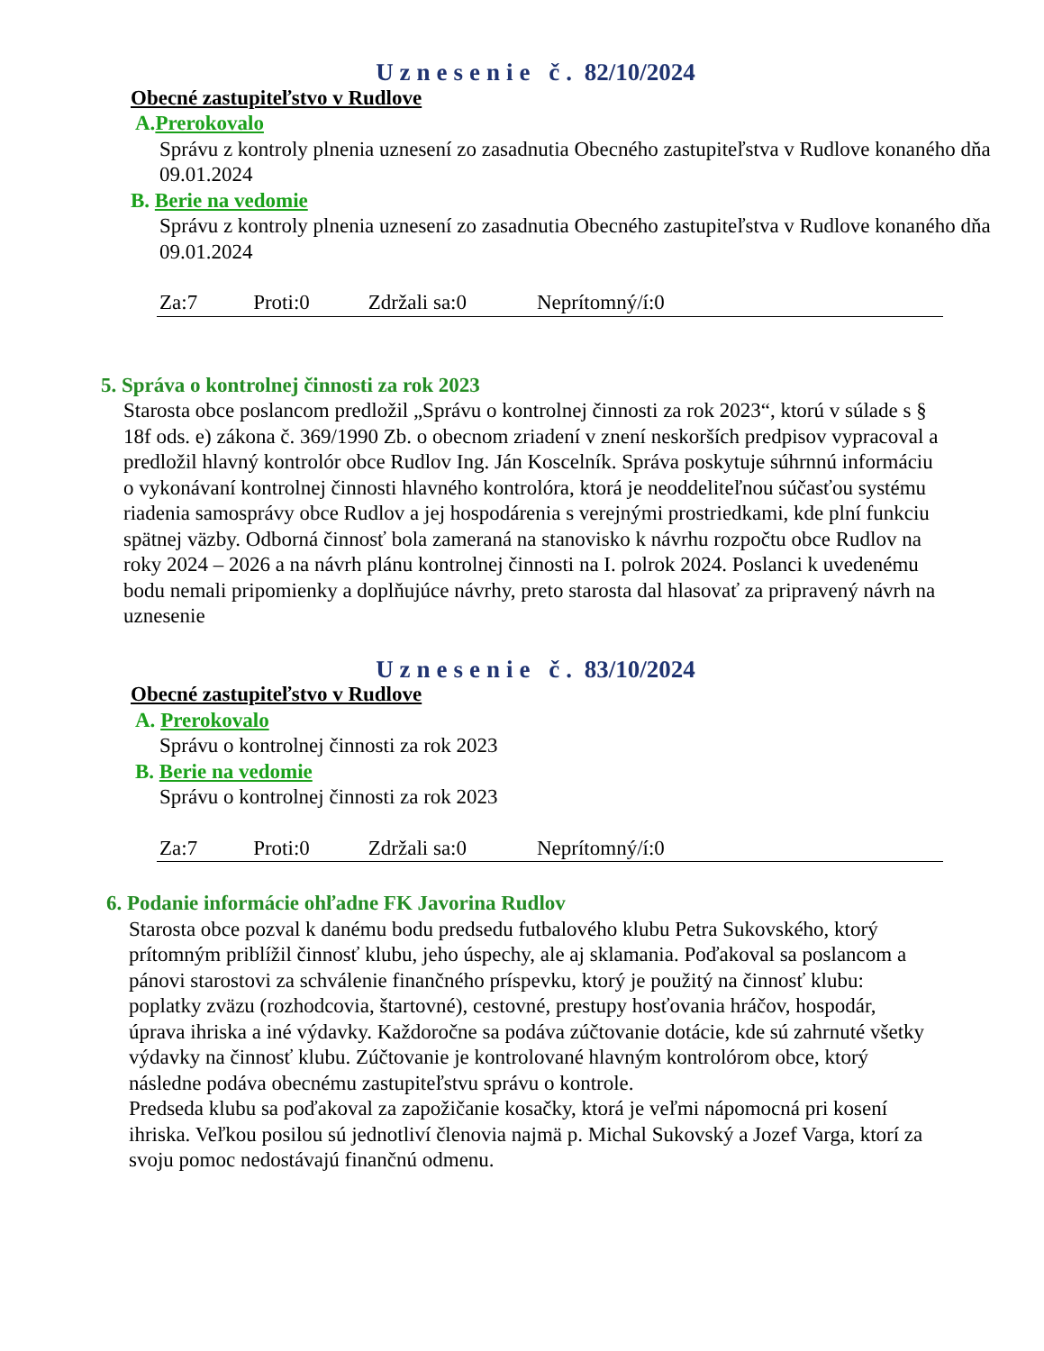Uznesenie č. 82/10/2024
Obecné zastupiteľstvo v Rudlove
A.Prerokovalo
Správu z kontroly plnenia uznesení zo zasadnutia Obecného zastupiteľstva v Rudlove konaného dňa 09.01.2024
B. Berie na vedomie
Správu z kontroly plnenia uznesení zo zasadnutia Obecného zastupiteľstva v Rudlove konaného dňa 09.01.2024
Za:7 Proti:0 Zdržali sa:0 Neprítomný/í:0
5. Správa o kontrolnej činnosti za rok 2023
Starosta obce poslancom predložil „Správu o kontrolnej činnosti za rok 2023“, ktorú v súlade s § 18f ods. e) zákona č. 369/1990 Zb. o obecnom zriadení v znení neskorších predpisov vypracoval a predložil hlavný kontrolór obce Rudlov Ing. Ján Koscelník. Správa poskytuje súhrnnú informáciu o vykonávaní kontrolnej činnosti hlavného kontrolóra, ktorá je neoddeliteľnou súčasťou systému riadenia samosprávy obce Rudlov a jej hospodárenia s verejnými prostriedkami, kde plní funkciu spätnej väzby. Odborná činnosť bola zameraná na stanovisko k návrhu rozpočtu obce Rudlov na roky 2024 – 2026 a na návrh plánu kontrolnej činnosti na I. polrok 2024. Poslanci k uvedenému bodu nemali pripomienky a doplňujúce návrhy, preto starosta dal hlasovať za pripravený návrh na uznesenie
Uznesenie č. 83/10/2024
Obecné zastupiteľstvo v Rudlove
A. Prerokovalo
Správu o kontrolnej činnosti za rok 2023
B. Berie na vedomie
Správu o kontrolnej činnosti za rok 2023
Za:7 Proti:0 Zdržali sa:0 Neprítomný/í:0
6. Podanie informácie ohľadne FK Javorina Rudlov
Starosta obce pozval k danému bodu predsedu futbalového klubu Petra Sukovského, ktorý prítomným priblížil činnosť klubu, jeho úspechy, ale aj sklamania. Poďakoval sa poslancom a pánovi starostovi za schválenie finančného príspevku, ktorý je použitý na činnosť klubu: poplatky zväzu (rozhodcovia, štartovné), cestovné, prestupy hosťovania hráčov, hospodár, úprava ihriska a iné výdavky. Každoročne sa podáva zúčtovanie dotácie, kde sú zahrnuté všetky výdavky na činnosť klubu. Zúčtovanie je kontrolované hlavným kontrolórom obce, ktorý následne podáva obecnému zastupiteľstvu správu o kontrole.
Predseda klubu sa poďakoval za zapožičanie kosačky, ktorá je veľmi nápomocná pri kosení ihriska. Veľkou posilou sú jednotliví členovia najmä p. Michal Sukovský a Jozef Varga, ktorí za svoju pomoc nedostávajú finančnú odmenu.